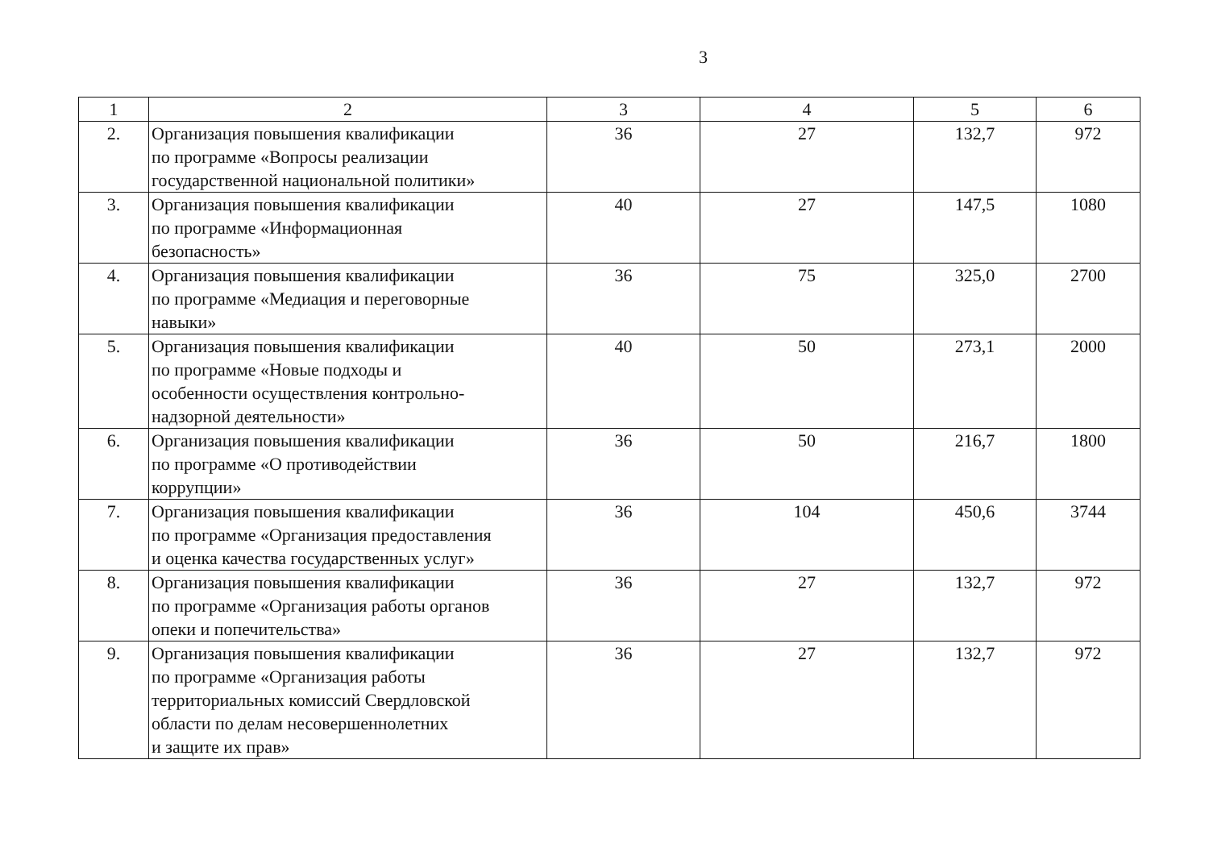3
| 1 | 2 | 3 | 4 | 5 | 6 |
| 2. | Организация повышения квалификации по программе «Вопросы реализации государственной национальной политики» | 36 | 27 | 132,7 | 972 |
| 3. | Организация повышения квалификации по программе «Информационная безопасность» | 40 | 27 | 147,5 | 1080 |
| 4. | Организация повышения квалификации по программе «Медиация и переговорные навыки» | 36 | 75 | 325,0 | 2700 |
| 5. | Организация повышения квалификации по программе «Новые подходы и особенности осуществления контрольно- надзорной деятельности» | 40 | 50 | 273,1 | 2000 |
| 6. | Организация повышения квалификации по программе «О противодействии коррупции» | 36 | 50 | 216,7 | 1800 |
| 7. | Организация повышения квалификации по программе «Организация предоставления и оценка качества государственных услуг» | 36 | 104 | 450,6 | 3744 |
| 8. | Организация повышения квалификации по программе «Организация работы органов опеки и попечительства» | 36 | 27 | 132,7 | 972 |
| 9. | Организация повышения квалификации по программе «Организация работы территориальных комиссий Свердловской области по делам несовершеннолетних и защите их прав» | 36 | 27 | 132,7 | 972 |